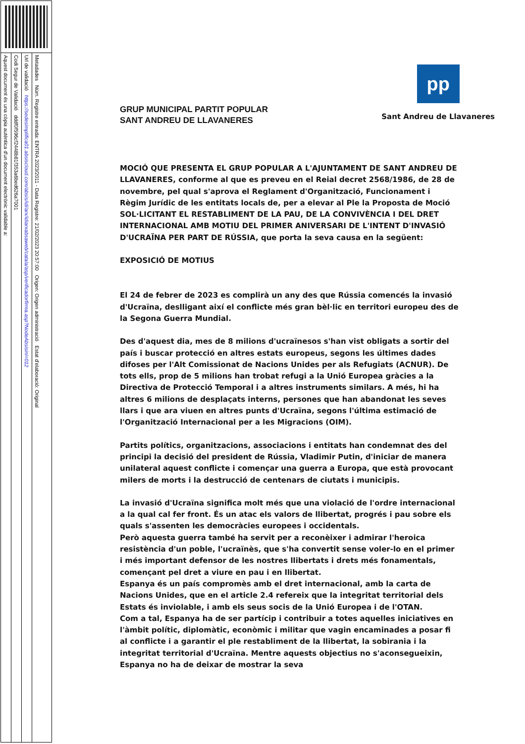Aquest document és una còpia autèntica d'un document electrònic validable a:
Codi Segur de Validació dddf0f596cf2448b81f353a6bed626a7001
Url de validació https://sedesimplifica01.absiscloud.com/absis/idi/arx/idiarxabsaweb/catala/asp/verificadorfirma.asp?NodeAbsisini=012
Metadades Núm. Registre entrada: ENTRA 2023/2011 - Data Registre: 21/02/2023 20:57:00 Origen: Origen administració Estat d'elaboració: Original
GRUP MUNICIPAL PARTIT POPULAR
SANT ANDREU DE LLAVANERES
pp
Sant Andreu de Llavaneres
MOCIÓ QUE PRESENTA EL GRUP POPULAR A L'AJUNTAMENT DE SANT ANDREU DE LLAVANERES, conforme al que es preveu en el Reial decret 2568/1986, de 28 de novembre, pel qual s'aprova el Reglament d'Organització, Funcionament i Règim Jurídic de les entitats locals de, per a elevar al Ple la Proposta de Moció SOL·LICITANT EL RESTABLIMENT DE LA PAU, DE LA CONVIVÈNCIA I DEL DRET INTERNACIONAL AMB MOTIU DEL PRIMER ANIVERSARI DE L'INTENT D'INVASIÓ D'UCRAÏNA PER PART DE RÚSSIA, que porta la seva causa en la següent:
EXPOSICIÓ DE MOTIUS
El 24 de febrer de 2023 es complirà un any des que Rússia comencés la invasió d'Ucraïna, deslligant així el conflicte més gran bèl·lic en territori europeu des de la Segona Guerra Mundial.
Des d'aquest dia, mes de 8 milions d'ucraïnesos s'han vist obligats a sortir del país i buscar protecció en altres estats europeus, segons les últimes dades difoses per l'Alt Comissionat de Nacions Unides per als Refugiats (ACNUR). De tots ells, prop de 5 milions han trobat refugi a la Unió Europea gràcies a la Directiva de Protecció Temporal i a altres instruments similars. A més, hi ha altres 6 milions de desplaçats interns, persones que han abandonat les seves llars i que ara viuen en altres punts d'Ucraïna, segons l'última estimació de l'Organització Internacional per a les Migracions (OIM).
Partits polítics, organitzacions, associacions i entitats han condemnat des del principi la decisió del president de Rússia, Vladimir Putin, d'iniciar de manera unilateral aquest conflicte i començar una guerra a Europa, que està provocant milers de morts i la destrucció de centenars de ciutats i municipis.
La invasió d'Ucraïna significa molt més que una violació de l'ordre internacional a la qual cal fer front. És un atac els valors de llibertat, progrés i pau sobre els quals s'assenten les democràcies europees i occidentals.
Però aquesta guerra també ha servit per a reconèixer i admirar l'heroica resistència d'un poble, l'ucraïnès, que s'ha convertit sense voler-lo en el primer i més important defensor de les nostres llibertats i drets més fonamentals, començant pel dret a viure en pau i en llibertat.
Espanya és un país compromès amb el dret internacional, amb la carta de Nacions Unides, que en el article 2.4 refereix que la integritat territorial dels Estats és inviolable, i amb els seus socis de la Unió Europea i de l'OTAN.
Com a tal, Espanya ha de ser partícip i contribuir a totes aquelles iniciatives en l'àmbit polític, diplomàtic, econòmic i militar que vagin encaminades a posar fi al conflicte i a garantir el ple restabliment de la llibertat, la sobirania i la integritat territorial d'Ucraïna. Mentre aquests objectius no s'aconsegueixin, Espanya no ha de deixar de mostrar la seva